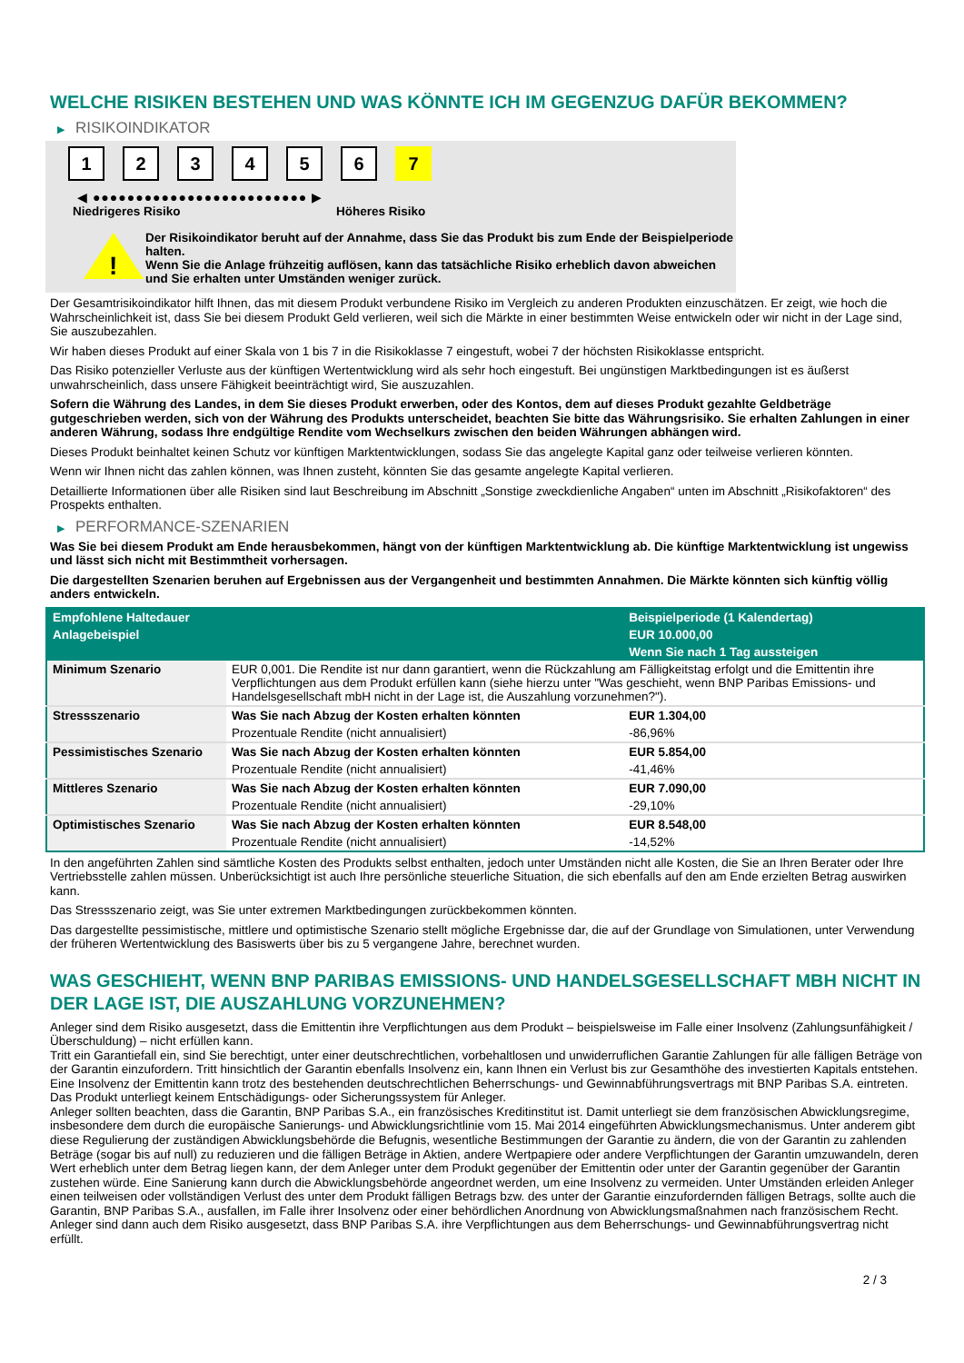WELCHE RISIKEN BESTEHEN UND WAS KÖNNTE ICH IM GEGENZUG DAFÜR BEKOMMEN?
▶ RISIKOINDIKATOR
1 2 3 4 5 6 7
◀ ●●●●●●●●●●●●●●●●●●●●●●●●● ▶
Niedrigeres Risiko Höheres Risiko
!
Der Risikoindikator beruht auf der Annahme, dass Sie das Produkt bis zum Ende der Beispielperiode halten.
Wenn Sie die Anlage frühzeitig auflösen, kann das tatsächliche Risiko erheblich davon abweichen und Sie erhalten unter Umständen weniger zurück.
Der Gesamtrisikoindikator hilft Ihnen, das mit diesem Produkt verbundene Risiko im Vergleich zu anderen Produkten einzuschätzen. Er zeigt, wie hoch die Wahrscheinlichkeit ist, dass Sie bei diesem Produkt Geld verlieren, weil sich die Märkte in einer bestimmten Weise entwickeln oder wir nicht in der Lage sind, Sie auszubezahlen.
Wir haben dieses Produkt auf einer Skala von 1 bis 7 in die Risikoklasse 7 eingestuft, wobei 7 der höchsten Risikoklasse entspricht.
Das Risiko potenzieller Verluste aus der künftigen Wertentwicklung wird als sehr hoch eingestuft. Bei ungünstigen Marktbedingungen ist es äußerst unwahrscheinlich, dass unsere Fähigkeit beeinträchtigt wird, Sie auszuzahlen.
Sofern die Währung des Landes, in dem Sie dieses Produkt erwerben, oder des Kontos, dem auf dieses Produkt gezahlte Geldbeträge gutgeschrieben werden, sich von der Währung des Produkts unterscheidet, beachten Sie bitte das Währungsrisiko. Sie erhalten Zahlungen in einer anderen Währung, sodass Ihre endgültige Rendite vom Wechselkurs zwischen den beiden Währungen abhängen wird.
Dieses Produkt beinhaltet keinen Schutz vor künftigen Marktentwicklungen, sodass Sie das angelegte Kapital ganz oder teilweise verlieren könnten.
Wenn wir Ihnen nicht das zahlen können, was Ihnen zusteht, könnten Sie das gesamte angelegte Kapital verlieren.
Detaillierte Informationen über alle Risiken sind laut Beschreibung im Abschnitt „Sonstige zweckdienliche Angaben“ unten im Abschnitt „Risikofaktoren“ des Prospekts enthalten.
▶ PERFORMANCE-SZENARIEN
Was Sie bei diesem Produkt am Ende herausbekommen, hängt von der künftigen Marktentwicklung ab. Die künftige Marktentwicklung ist ungewiss und lässt sich nicht mit Bestimmtheit vorhersagen.
Die dargestellten Szenarien beruhen auf Ergebnissen aus der Vergangenheit und bestimmten Annahmen. Die Märkte könnten sich künftig völlig anders entwickeln.
| Empfohlene Haltedauer | | Beispielperiode (1 Kalendertag) |
| --- | --- | --- |
| Anlagebeispiel | | EUR 10.000,00 |
| | | Wenn Sie nach 1 Tag aussteigen |
| Minimum Szenario | EUR 0,001. Die Rendite ist nur dann garantiert, wenn die Rückzahlung am Fälligkeitstag erfolgt und die Emittentin ihre Verpflichtungen aus dem Produkt erfüllen kann (siehe hierzu unter "Was geschieht, wenn BNP Paribas Emissions- und Handelsgesellschaft mbH nicht in der Lage ist, die Auszahlung vorzunehmen?"). | |
| Stressszenario | Was Sie nach Abzug der Kosten erhalten könnten | EUR 1.304,00 |
| | Prozentuale Rendite (nicht annualisiert) | -86,96% |
| Pessimistisches Szenario | Was Sie nach Abzug der Kosten erhalten könnten | EUR 5.854,00 |
| | Prozentuale Rendite (nicht annualisiert) | -41,46% |
| Mittleres Szenario | Was Sie nach Abzug der Kosten erhalten könnten | EUR 7.090,00 |
| | Prozentuale Rendite (nicht annualisiert) | -29,10% |
| Optimistisches Szenario | Was Sie nach Abzug der Kosten erhalten könnten | EUR 8.548,00 |
| | Prozentuale Rendite (nicht annualisiert) | -14,52% |
In den angeführten Zahlen sind sämtliche Kosten des Produkts selbst enthalten, jedoch unter Umständen nicht alle Kosten, die Sie an Ihren Berater oder Ihre Vertriebsstelle zahlen müssen. Unberücksichtigt ist auch Ihre persönliche steuerliche Situation, die sich ebenfalls auf den am Ende erzielten Betrag auswirken kann.
Das Stressszenario zeigt, was Sie unter extremen Marktbedingungen zurückbekommen könnten.
Das dargestellte pessimistische, mittlere und optimistische Szenario stellt mögliche Ergebnisse dar, die auf der Grundlage von Simulationen, unter Verwendung der früheren Wertentwicklung des Basiswerts über bis zu 5 vergangene Jahre, berechnet wurden.
WAS GESCHIEHT, WENN BNP PARIBAS EMISSIONS- UND HANDELSGESELLSCHAFT MBH NICHT IN DER LAGE IST, DIE AUSZAHLUNG VORZUNEHMEN?
Anleger sind dem Risiko ausgesetzt, dass die Emittentin ihre Verpflichtungen aus dem Produkt – beispielsweise im Falle einer Insolvenz (Zahlungsunfähigkeit / Überschuldung) – nicht erfüllen kann.
Tritt ein Garantiefall ein, sind Sie berechtigt, unter einer deutschrechtlichen, vorbehaltlosen und unwiderruflichen Garantie Zahlungen für alle fälligen Beträge von der Garantin einzufordern. Tritt hinsichtlich der Garantin ebenfalls Insolvenz ein, kann Ihnen ein Verlust bis zur Gesamthöhe des investierten Kapitals entstehen. Eine Insolvenz der Emittentin kann trotz des bestehenden deutschrechtlichen Beherrschungs- und Gewinnabführungsvertrags mit BNP Paribas S.A. eintreten.
Das Produkt unterliegt keinem Entschädigungs- oder Sicherungssystem für Anleger.
Anleger sollten beachten, dass die Garantin, BNP Paribas S.A., ein französisches Kreditinstitut ist. Damit unterliegt sie dem französischen Abwicklungsregime, insbesondere dem durch die europäische Sanierungs- und Abwicklungsrichtlinie vom 15. Mai 2014 eingeführten Abwicklungsmechanismus. Unter anderem gibt diese Regulierung der zuständigen Abwicklungsbehörde die Befugnis, wesentliche Bestimmungen der Garantie zu ändern, die von der Garantin zu zahlenden Beträge (sogar bis auf null) zu reduzieren und die fälligen Beträge in Aktien, andere Wertpapiere oder andere Verpflichtungen der Garantin umzuwandeln, deren Wert erheblich unter dem Betrag liegen kann, der dem Anleger unter dem Produkt gegenüber der Emittentin oder unter der Garantin gegenüber der Garantin zustehen würde. Eine Sanierung kann durch die Abwicklungsbehörde angeordnet werden, um eine Insolvenz zu vermeiden. Unter Umständen erleiden Anleger einen teilweisen oder vollständigen Verlust des unter dem Produkt fälligen Betrags bzw. des unter der Garantie einzufordernden fälligen Betrags, sollte auch die Garantin, BNP Paribas S.A., ausfallen, im Falle ihrer Insolvenz oder einer behördlichen Anordnung von Abwicklungsmaßnahmen nach französischem Recht. Anleger sind dann auch dem Risiko ausgesetzt, dass BNP Paribas S.A. ihre Verpflichtungen aus dem Beherrschungs- und Gewinnabführungsvertrag nicht erfüllt.
2 / 3